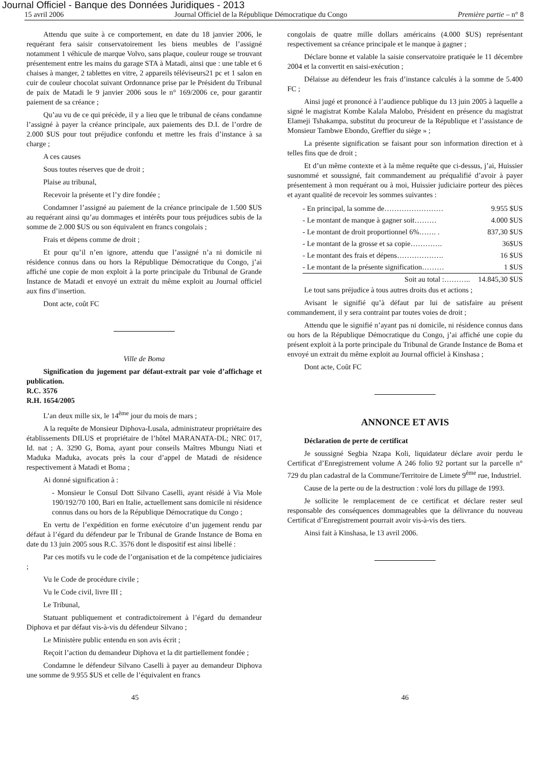Journal Officiel - Banque des Données Juridiques - 2013
15 avril 2006 Journal Officiel de la République Démocratique du Congo Première partie – n° 8
Attendu que suite à ce comportement, en date du 18 janvier 2006, le requérant fera saisir conservatoirement les biens meubles de l’assigné notamment 1 véhicule de marque Volvo, sans plaque, couleur rouge se trouvant présentement entre les mains du garage STA à Matadi, ainsi que : une table et 6 chaises à manger, 2 tablettes en vitre, 2 appareils téléviseurs21 pc et 1 salon en cuir de couleur chocolat suivant Ordonnance prise par le Président du Tribunal de paix de Matadi le 9 janvier 2006 sous le n° 169/2006 ce, pour garantir paiement de sa créance ;
Qu’au vu de ce qui précède, il y a lieu que le tribunal de céans condamne l’assigné à payer la créance principale, aux paiements des D.I. de l’ordre de 2.000 $US pour tout préjudice confondu et mettre les frais d’instance à sa charge ;
A ces causes
Sous toutes réserves que de droit ;
Plaise au tribunal,
Recevoir la présente et l’y dire fondée ;
Condamner l’assigné au paiement de la créance principale de 1.500 $US au requérant ainsi qu’au dommages et intérêts pour tous préjudices subis de la somme de 2.000 $US ou son équivalent en francs congolais ;
Frais et dépens comme de droit ;
Et pour qu’il n’en ignore, attendu que l’assigné n’a ni domicile ni résidence connus dans ou hors la République Démocratique du Congo, j’ai affiché une copie de mon exploit à la porte principale du Tribunal de Grande Instance de Matadi et envoyé un extrait du même exploit au Journal officiel aux fins d’insertion.
Dont acte, coût FC
Ville de Boma
Signification du jugement par défaut-extrait par voie d’affichage et publication.
R.C. 3576
R.H. 1654/2005
L’an deux mille six, le 14<sup>ème</sup> jour du mois de mars ;
A la requête de Monsieur Diphova-Lusala, administrateur propriétaire des établissements DILUS et propriétaire de l’hôtel MARANATA-DL; NRC 017, Id. nat ; A. 3290 G, Boma, ayant pour conseils Maîtres Mbungu Niati et Maduka Maduka, avocats près la cour d’appel de Matadi de résidence respectivement à Matadi et Boma ;
Ai donné signification à :
- Monsieur le Consul Dott Silvano Caselli, ayant résidé à Via Mole 190/192/70 100, Bari en Italie, actuellement sans domicile ni résidence connus dans ou hors de la République Démocratique du Congo ;
En vertu de l’expédition en forme exécutoire d’un jugement rendu par défaut à l’égard du défendeur par le Tribunal de Grande Instance de Boma en date du 13 juin 2005 sous R.C. 3576 dont le dispositif est ainsi libellé :
Par ces motifs vu le code de l’organisation et de la compétence judiciaires ;
Vu le Code de procédure civile ;
Vu le Code civil, livre III ;
Le Tribunal,
Statuant publiquement et contradictoirement à l’égard du demandeur Diphova et par défaut vis-à-vis du défendeur Silvano ;
Le Ministère public entendu en son avis écrit ;
Reçoit l’action du demandeur Diphova et la dit partiellement fondée ;
Condamne le défendeur Silvano Caselli à payer au demandeur Diphova une somme de 9.955 $US et celle de l’équivalent en francs
congolais de quatre mille dollars américains (4.000 $US) représentant respectivement sa créance principale et le manque à gagner ;
Déclare bonne et valable la saisie conservatoire pratiquée le 11 décembre 2004 et la convertit en saisi-exécution ;
Délaisse au défendeur les frais d’instance calculés à la somme de 5.400 FC ;
Ainsi jugé et prononcé à l’audience publique du 13 juin 2005 à laquelle a signé le magistrat Kombe Kalala Malobo, Président en présence du magistrat Elameji Tshakampa, substitut du procureur de la République et l’assistance de Monsieur Tambwe Ebondo, Greffier du siège » ;
La présente signification se faisant pour son information direction et à telles fins que de droit ;
Et d’un même contexte et à la même requête que ci-dessus, j’ai, Huissier susnommé et soussigné, fait commandement au préqualifié d’avoir à payer présentement à mon requérant ou à moi, Huissier judiciaire porteur des pièces et ayant qualité de recevoir les sommes suivantes :
| - En principal, la somme de…………………… | 9.955 $US |
| - Le montant de manque à gagner soit……… | 4.000 $US |
| - Le montant de droit proportionnel 6%……. . | 837,30 $US |
| - Le montant de la grosse et sa copie…………. | 36$US |
| - Le montant des frais et dépens………………. | 16 $US |
| - Le montant de la présente signification……… | 1 $US |
| Soit au total :……….. | 14.845,30 $US |
Le tout sans préjudice à tous autres droits dus et actions ;
Avisant le signifié qu’à défaut par lui de satisfaire au présent commandement, il y sera contraint par toutes voies de droit ;
Attendu que le signifié n’ayant pas ni domicile, ni résidence connus dans ou hors de la République Démocratique du Congo, j’ai affiché une copie du présent exploit à la porte principale du Tribunal de Grande Instance de Boma et envoyé un extrait du même exploit au Journal officiel à Kinshasa ;
Dont acte, Coût FC
ANNONCE ET AVIS
Déclaration de perte de certificat
Je soussigné Segbia Nzapa Koli, liquidateur déclare avoir perdu le Certificat d’Enregistrement volume A 246 folio 92 portant sur la parcelle n° 729 du plan cadastral de la Commune/Territoire de Limete 9<sup>ème</sup> rue, Industriel.
Cause de la perte ou de la destruction : volé lors du pillage de 1993.
Je sollicite le remplacement de ce certificat et déclare rester seul responsable des conséquences dommageables que la délivrance du nouveau Certificat d’Enregistrement pourrait avoir vis-à-vis des tiers.
Ainsi fait à Kinshasa, le 13 avril 2006.
45 46